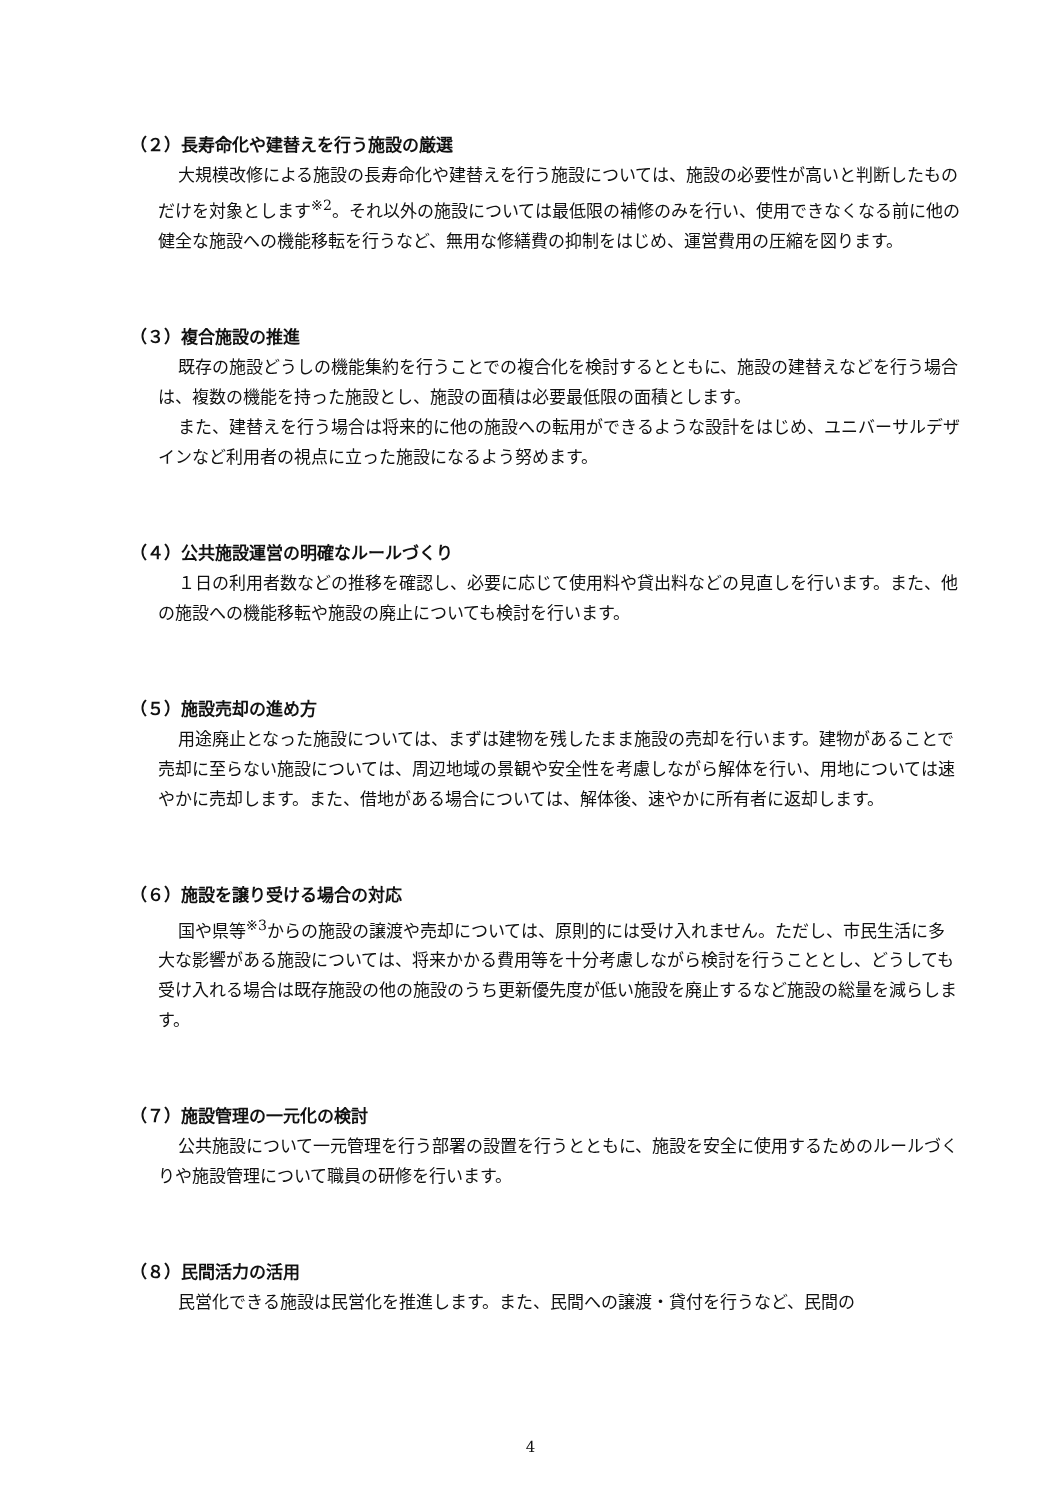（２）長寿命化や建替えを行う施設の厳選
大規模改修による施設の長寿命化や建替えを行う施設については、施設の必要性が高いと判断したものだけを対象とします<sup>※2</sup>。それ以外の施設については最低限の補修のみを行い、使用できなくなる前に他の健全な施設への機能移転を行うなど、無用な修繕費の抑制をはじめ、運営費用の圧縮を図ります。
（３）複合施設の推進
既存の施設どうしの機能集約を行うことでの複合化を検討するとともに、施設の建替えなどを行う場合は、複数の機能を持った施設とし、施設の面積は必要最低限の面積とします。
また、建替えを行う場合は将来的に他の施設への転用ができるような設計をはじめ、ユニバーサルデザインなど利用者の視点に立った施設になるよう努めます。
（４）公共施設運営の明確なルールづくり
１日の利用者数などの推移を確認し、必要に応じて使用料や貸出料などの見直しを行います。また、他の施設への機能移転や施設の廃止についても検討を行います。
（５）施設売却の進め方
用途廃止となった施設については、まずは建物を残したまま施設の売却を行います。建物があることで売却に至らない施設については、周辺地域の景観や安全性を考慮しながら解体を行い、用地については速やかに売却します。また、借地がある場合については、解体後、速やかに所有者に返却します。
（６）施設を譲り受ける場合の対応
国や県等<sup>※3</sup>からの施設の譲渡や売却については、原則的には受け入れません。ただし、市民生活に多大な影響がある施設については、将来かかる費用等を十分考慮しながら検討を行うこととし、どうしても受け入れる場合は既存施設の他の施設のうち更新優先度が低い施設を廃止するなど施設の総量を減らします。
（７）施設管理の一元化の検討
公共施設について一元管理を行う部署の設置を行うとともに、施設を安全に使用するためのルールづくりや施設管理について職員の研修を行います。
（８）民間活力の活用
民営化できる施設は民営化を推進します。また、民間への譲渡・貸付を行うなど、民間の
4